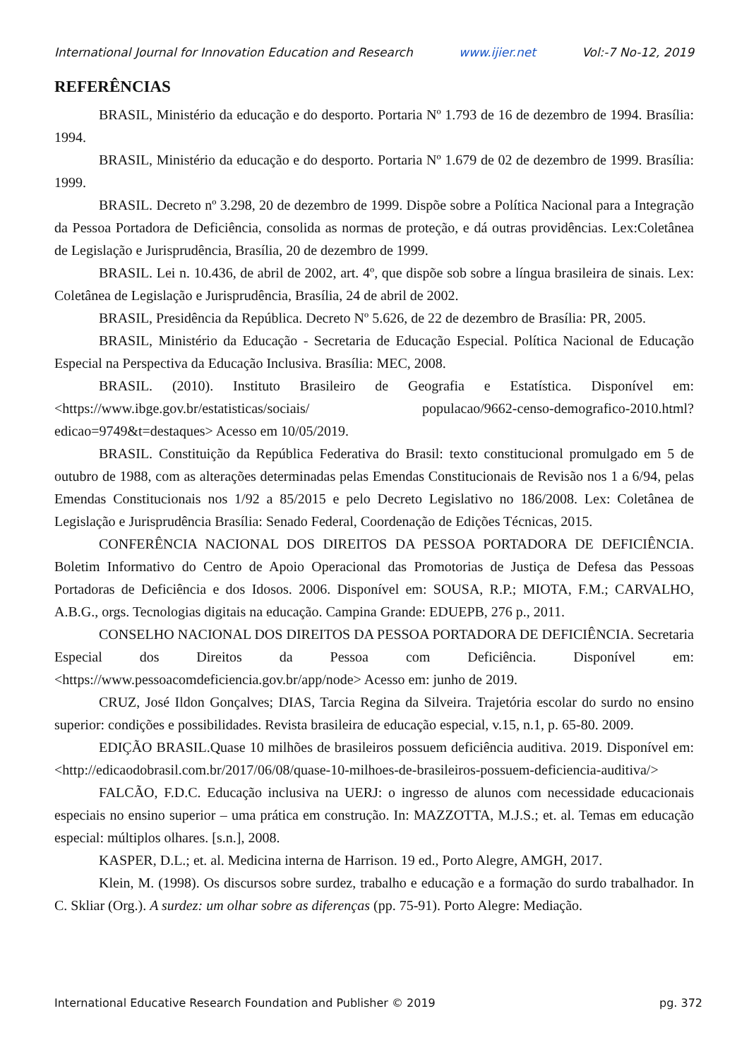International Journal for Innovation Education and Research www.ijier.net Vol:-7 No-12, 2019
REFERÊNCIAS
BRASIL, Ministério da educação e do desporto. Portaria Nº 1.793 de 16 de dezembro de 1994. Brasília: 1994.
BRASIL, Ministério da educação e do desporto. Portaria Nº 1.679 de 02 de dezembro de 1999. Brasília: 1999.
BRASIL. Decreto nº 3.298, 20 de dezembro de 1999. Dispõe sobre a Política Nacional para a Integração da Pessoa Portadora de Deficiência, consolida as normas de proteção, e dá outras providências. Lex:Coletânea de Legislação e Jurisprudência, Brasília, 20 de dezembro de 1999.
BRASIL. Lei n. 10.436, de abril de 2002, art. 4º, que dispõe sob sobre a língua brasileira de sinais. Lex: Coletânea de Legislação e Jurisprudência, Brasília, 24 de abril de 2002.
BRASIL, Presidência da República. Decreto Nº 5.626, de 22 de dezembro de Brasília: PR, 2005.
BRASIL, Ministério da Educação - Secretaria de Educação Especial. Política Nacional de Educação Especial na Perspectiva da Educação Inclusiva. Brasília: MEC, 2008.
BRASIL. (2010). Instituto Brasileiro de Geografia e Estatística. Disponível em: <https://www.ibge.gov.br/estatisticas/sociais/ populacao/9662-censo-demografico-2010.html?edicao=9749&t=destaques> Acesso em 10/05/2019.
BRASIL. Constituição da República Federativa do Brasil: texto constitucional promulgado em 5 de outubro de 1988, com as alterações determinadas pelas Emendas Constitucionais de Revisão nos 1 a 6/94, pelas Emendas Constitucionais nos 1/92 a 85/2015 e pelo Decreto Legislativo no 186/2008. Lex: Coletânea de Legislação e Jurisprudência Brasília: Senado Federal, Coordenação de Edições Técnicas, 2015.
CONFERÊNCIA NACIONAL DOS DIREITOS DA PESSOA PORTADORA DE DEFICIÊNCIA. Boletim Informativo do Centro de Apoio Operacional das Promotorias de Justiça de Defesa das Pessoas Portadoras de Deficiência e dos Idosos. 2006. Disponível em: SOUSA, R.P.; MIOTA, F.M.; CARVALHO, A.B.G., orgs. Tecnologias digitais na educação. Campina Grande: EDUEPB, 276 p., 2011.
CONSELHO NACIONAL DOS DIREITOS DA PESSOA PORTADORA DE DEFICIÊNCIA. Secretaria Especial dos Direitos da Pessoa com Deficiência. Disponível em: <https://www.pessoacomdeficiencia.gov.br/app/node> Acesso em: junho de 2019.
CRUZ, José Ildon Gonçalves; DIAS, Tarcia Regina da Silveira. Trajetória escolar do surdo no ensino superior: condições e possibilidades. Revista brasileira de educação especial, v.15, n.1, p. 65-80. 2009.
EDIÇÃO BRASIL.Quase 10 milhões de brasileiros possuem deficiência auditiva. 2019. Disponível em:<http://edicaodobrasil.com.br/2017/06/08/quase-10-milhoes-de-brasileiros-possuem-deficiencia-auditiva/>
FALCÃO, F.D.C. Educação inclusiva na UERJ: o ingresso de alunos com necessidade educacionais especiais no ensino superior – uma prática em construção. In: MAZZOTTA, M.J.S.; et. al. Temas em educação especial: múltiplos olhares. [s.n.], 2008.
KASPER, D.L.; et. al. Medicina interna de Harrison. 19 ed., Porto Alegre, AMGH, 2017.
Klein, M. (1998). Os discursos sobre surdez, trabalho e educação e a formação do surdo trabalhador. In C. Skliar (Org.). A surdez: um olhar sobre as diferenças (pp. 75-91). Porto Alegre: Mediação.
International Educative Research Foundation and Publisher © 2019 pg. 372